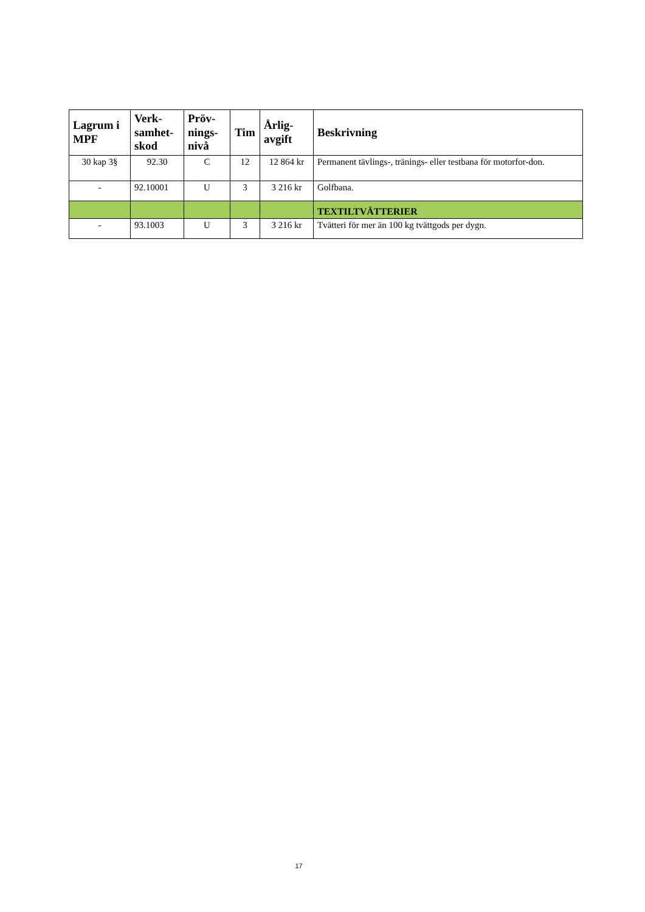| Lagrum i MPF | Verk-samhet-skod | Pröv-nings-nivå | Tim | Årlig-avgift | Beskrivning |
| --- | --- | --- | --- | --- | --- |
| 30 kap 3§ | 92.30 | C | 12 | 12 864 kr | Permanent tävlings-, tränings- eller testbana för motorfor-don. |
| - | 92.10001 | U | 3 | 3 216 kr | Golfbana. |
| | | | | | TEXTILTVÄTTERIER |
| - | 93.1003 | U | 3 | 3 216 kr | Tvätteri för mer än 100 kg tvättgods per dygn. |
17